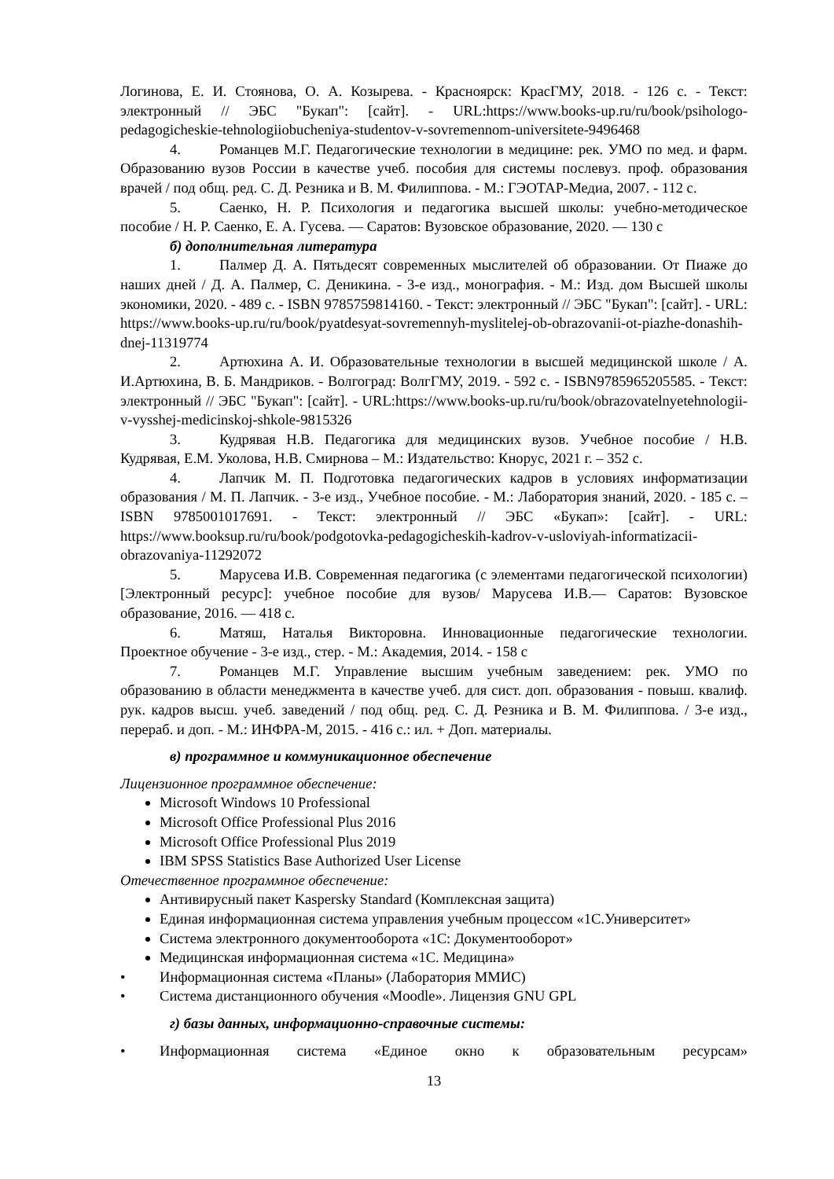Логинова, Е. И. Стоянова, О. А. Козырева. - Красноярск: КрасГМУ, 2018. - 126 с. - Текст: электронный // ЭБС "Букап": [сайт]. - URL:https://www.books-up.ru/ru/book/psihologo-pedagogicheskie-tehnologiiobucheniya-studentov-v-sovremennom-universitete-9496468
4. Романцев М.Г. Педагогические технологии в медицине: рек. УМО по мед. и фарм. Образованию вузов России в качестве учеб. пособия для системы послевуз. проф. образования врачей / под общ. ред. С. Д. Резника и В. М. Филиппова. - М.: ГЭОТАР-Медиа, 2007. - 112 с.
5. Саенко, Н. Р. Психология и педагогика высшей школы: учебно-методическое пособие / Н. Р. Саенко, Е. А. Гусева. — Саратов: Вузовское образование, 2020. — 130 с
б) дополнительная литература
1. Палмер Д. А. Пятьдесят современных мыслителей об образовании. От Пиаже до наших дней / Д. А. Палмер, С. Деникина. - 3-е изд., монография. - М.: Изд. дом Высшей школы экономики, 2020. - 489 с. - ISBN 9785759814160. - Текст: электронный // ЭБС "Букап": [сайт]. - URL: https://www.books-up.ru/ru/book/pyatdesyat-sovremennyh-myslitelej-ob-obrazovanii-ot-piazhe-donashih-dnej-11319774
2. Артюхина А. И. Образовательные технологии в высшей медицинской школе / А. И.Артюхина, В. Б. Мандриков. - Волгоград: ВолгГМУ, 2019. - 592 с. - ISBN9785965205585. - Текст: электронный // ЭБС "Букап": [сайт]. - URL:https://www.books-up.ru/ru/book/obrazovatelnyetehnologii-v-vysshej-medicinskoj-shkole-9815326
3. Кудрявая Н.В. Педагогика для медицинских вузов. Учебное пособие / Н.В. Кудрявая, Е.М. Уколова, Н.В. Смирнова – М.: Издательство: Кнорус, 2021 г. – 352 с.
4. Лапчик М. П. Подготовка педагогических кадров в условиях информатизации образования / М. П. Лапчик. - 3-е изд., Учебное пособие. - М.: Лаборатория знаний, 2020. - 185 с. – ISBN 9785001017691. - Текст: электронный // ЭБС «Букап»: [сайт]. - URL: https://www.booksup.ru/ru/book/podgotovka-pedagogicheskih-kadrov-v-usloviyah-informatizacii-obrazovaniya-11292072
5. Марусева И.В. Современная педагогика (с элементами педагогической психологии) [Электронный ресурс]: учебное пособие для вузов/ Марусева И.В.— Саратов: Вузовское образование, 2016. — 418 с.
6. Матяш, Наталья Викторовна. Инновационные педагогические технологии. Проектное обучение - 3-е изд., стер. - М.: Академия, 2014. - 158 с
7. Романцев М.Г. Управление высшим учебным заведением: рек. УМО по образованию в области менеджмента в качестве учеб. для сист. доп. образования - повыш. квалиф. рук. кадров высш. учеб. заведений / под общ. ред. С. Д. Резника и В. М. Филиппова. / 3-е изд., перераб. и доп. - М.: ИНФРА-М, 2015. - 416 с.: ил. + Доп. материалы.
в) программное и коммуникационное обеспечение
Лицензионное программное обеспечение:
Microsoft Windows 10 Professional
Microsoft Office Professional Plus 2016
Microsoft Office Professional Plus 2019
IBM SPSS Statistics Base Authorized User License
Отечественное программное обеспечение:
Антивирусный пакет Kaspersky Standard (Комплексная защита)
Единая информационная система управления учебным процессом «1С.Университет»
Система электронного документооборота «1С: Документооборот»
Медицинская информационная система «1С. Медицина»
• Информационная система «Планы» (Лаборатория ММИС)
• Система дистанционного обучения «Moodle». Лицензия GNU GPL
г) базы данных, информационно-справочные системы:
• Информационная система «Единое окно к образовательным ресурсам»
13